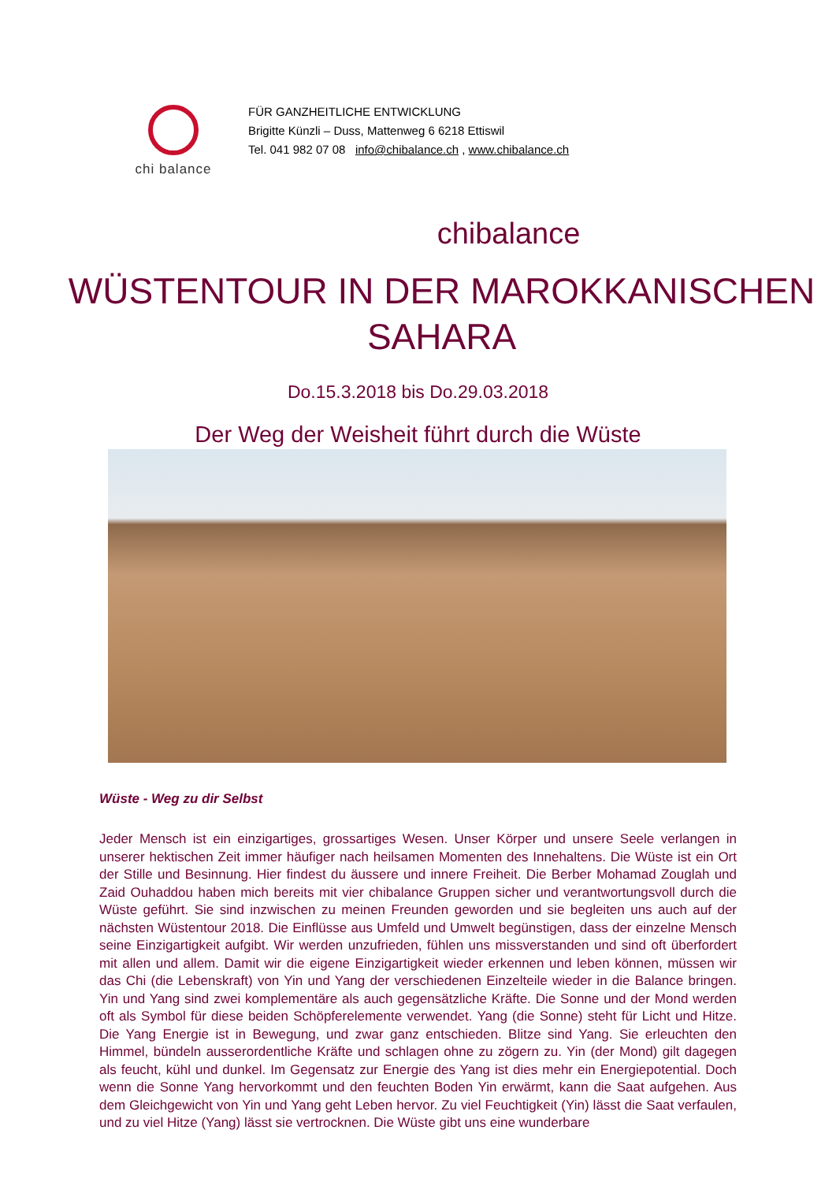chi balance
FÜR GANZHEITLICHE ENTWICKLUNG
Brigitte Künzli – Duss, Mattenweg 6 6218 Ettiswil
Tel. 041 982 07 08 info@chibalance.ch , www.chibalance.ch
chibalance
WÜSTENTOUR IN DER MAROKKANISCHEN
SAHARA
Do.15.3.2018 bis Do.29.03.2018
Der Weg der Weisheit führt durch die Wüste
Wüste - Weg zu dir Selbst
Jeder Mensch ist ein einzigartiges, grossartiges Wesen. Unser Körper und unsere Seele verlangen in unserer hektischen Zeit immer häufiger nach heilsamen Momenten des Innehaltens. Die Wüste ist ein Ort der Stille und Besinnung. Hier findest du äussere und innere Freiheit. Die Berber Mohamad Zouglah und Zaid Ouhaddou haben mich bereits mit vier chibalance Gruppen sicher und verantwortungsvoll durch die Wüste geführt. Sie sind inzwischen zu meinen Freunden geworden und sie begleiten uns auch auf der nächsten Wüstentour 2018. Die Einflüsse aus Umfeld und Umwelt begünstigen, dass der einzelne Mensch seine Einzigartigkeit aufgibt. Wir werden unzufrieden, fühlen uns missverstanden und sind oft überfordert mit allen und allem. Damit wir die eigene Einzigartigkeit wieder erkennen und leben können, müssen wir das Chi (die Lebenskraft) von Yin und Yang der verschiedenen Einzelteile wieder in die Balance bringen. Yin und Yang sind zwei komplementäre als auch gegensätzliche Kräfte. Die Sonne und der Mond werden oft als Symbol für diese beiden Schöpferelemente verwendet. Yang (die Sonne) steht für Licht und Hitze. Die Yang Energie ist in Bewegung, und zwar ganz entschieden. Blitze sind Yang. Sie erleuchten den Himmel, bündeln ausserordentliche Kräfte und schlagen ohne zu zögern zu. Yin (der Mond) gilt dagegen als feucht, kühl und dunkel. Im Gegensatz zur Energie des Yang ist dies mehr ein Energiepotential. Doch wenn die Sonne Yang hervorkommt und den feuchten Boden Yin erwärmt, kann die Saat aufgehen. Aus dem Gleichgewicht von Yin und Yang geht Leben hervor. Zu viel Feuchtigkeit (Yin) lässt die Saat verfaulen, und zu viel Hitze (Yang) lässt sie vertrocknen. Die Wüste gibt uns eine wunderbare